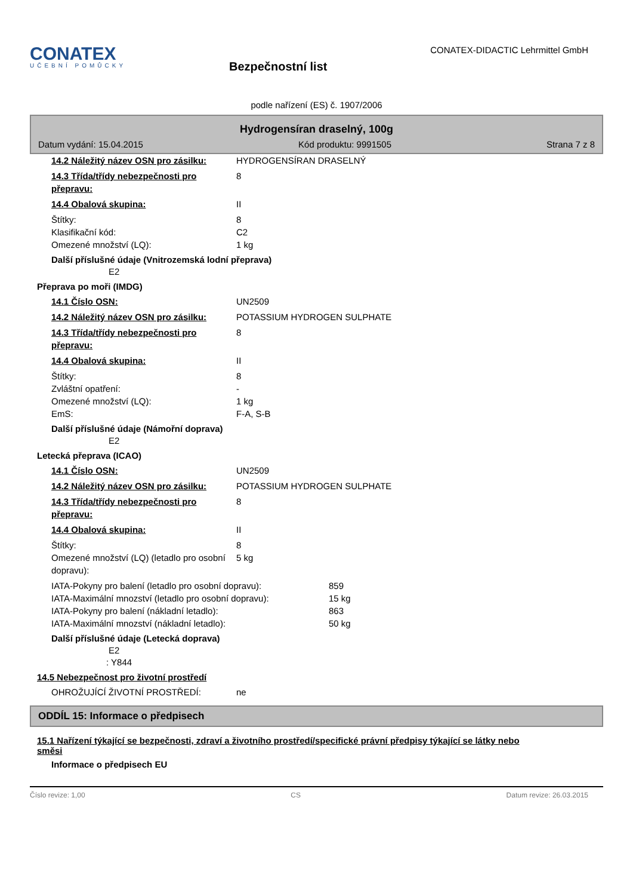CONATEX
UČEBNÍ POMŮCKY
Bezpečnostní list
CONATEX-DIDACTIC Lehrmittel GmbH
podle nařízení (ES) č. 1907/2006
Hydrogensíran draselný, 100g
Datum vydání: 15.04.2015 Kód produktu: 9991505 Strana 7 z 8
14.2 Náležitý název OSN pro zásilku:
HYDROGENSÍRAN DRASELNÝ
14.3 Třída/třídy nebezpečnosti pro přepravu:
8
14.4 Obalová skupina: II
Štítky: 8
Klasifikační kód: C2
Omezené množství (LQ): 1 kg
Další příslušné údaje (Vnitrozemská lodní přeprava)
E2
Přeprava po moři (IMDG)
14.1 Číslo OSN: UN2509
14.2 Náležitý název OSN pro zásilku:
POTASSIUM HYDROGEN SULPHATE
14.3 Třída/třídy nebezpečnosti pro přepravu:
8
14.4 Obalová skupina: II
Štítky: 8
Zvláštní opatření: -
Omezené množství (LQ): 1 kg
EmS: F-A, S-B
Další příslušné údaje (Námořní doprava)
E2
Letecká přeprava (ICAO)
14.1 Číslo OSN: UN2509
14.2 Náležitý název OSN pro zásilku:
POTASSIUM HYDROGEN SULPHATE
14.3 Třída/třídy nebezpečnosti pro přepravu:
8
14.4 Obalová skupina: II
Štítky: 8
Omezené množství (LQ) (letadlo pro osobní dopravu):
5 kg
IATA-Pokyny pro balení (letadlo pro osobní dopravu):
859
IATA-Maximální mnozství (letadlo pro osobní dopravu):
15 kg
IATA-Pokyny pro balení (nákladní letadlo): 863
IATA-Maximální mnozství (nákladní letadlo): 50 kg
Další příslušné údaje (Letecká doprava)
E2
: Y844
14.5 Nebezpečnost pro životní prostředí
OHROŽUJÍCÍ ŽIVOTNÍ PROSTŘEDÍ: ne
ODDÍL 15: Informace o předpisech
15.1 Nařízení týkající se bezpečnosti, zdraví a životního prostředí/specifické právní předpisy týkající se látky nebo směsi
Informace o předpisech EU
Číslo revize: 1,00 CS Datum revize: 26.03.2015